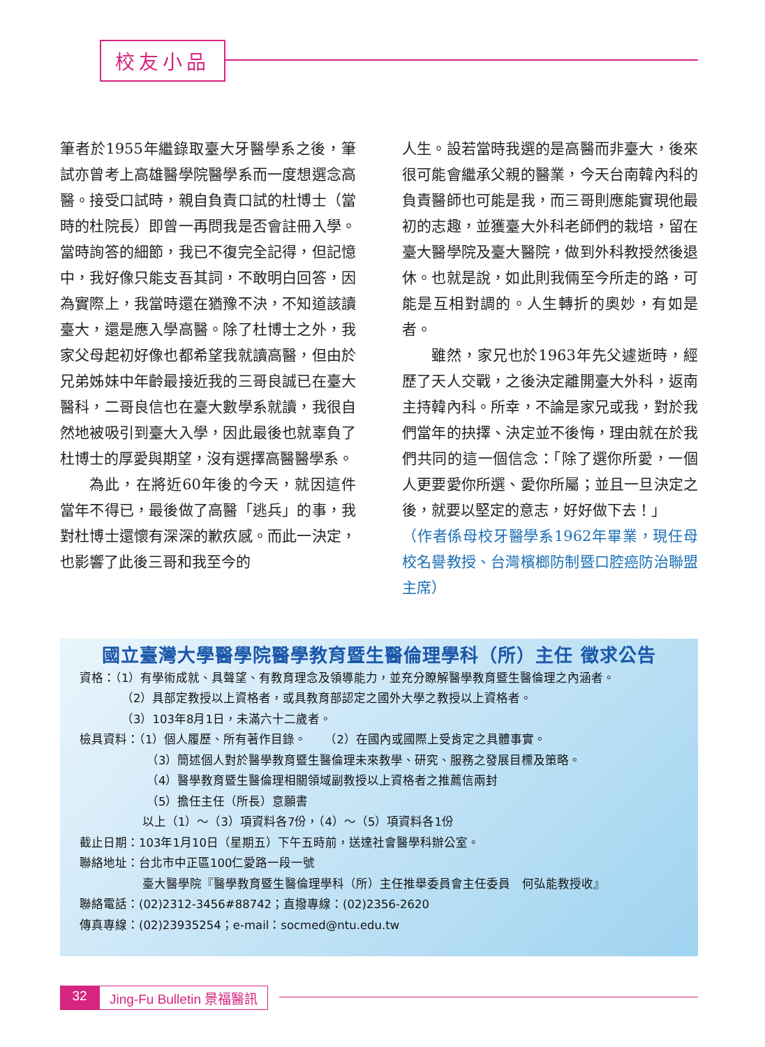校友小品
筆者於1955年繼錄取臺大牙醫學系之後，筆試亦曾考上高雄醫學院醫學系而一度想選念高醫。接受口試時，親自負責口試的杜博士（當時的杜院長）即曾一再問我是否會註冊入學。當時詢答的細節，我已不復完全記得，但記憶中，我好像只能支吾其詞，不敢明白回答，因為實際上，我當時還在猶豫不決，不知道該讀臺大，還是應入學高醫。除了杜博士之外，我家父母起初好像也都希望我就讀高醫，但由於兄弟姊妹中年齡最接近我的三哥良誠已在臺大醫科，二哥良信也在臺大數學系就讀，我很自然地被吸引到臺大入學，因此最後也就辜負了杜博士的厚愛與期望，沒有選擇高醫醫學系。
為此，在將近60年後的今天，就因這件當年不得已，最後做了高醫「逃兵」的事，我對杜博士還懷有深深的歉疚感。而此一決定，也影響了此後三哥和我至今的
人生。設若當時我選的是高醫而非臺大，後來很可能會繼承父親的醫業，今天台南韓內科的負責醫師也可能是我，而三哥則應能實現他最初的志趣，並獲臺大外科老師們的栽培，留在臺大醫學院及臺大醫院，做到外科教授然後退休。也就是說，如此則我倆至今所走的路，可能是互相對調的。人生轉折的奧妙，有如是者。
雖然，家兄也於1963年先父遽逝時，經歷了天人交戰，之後決定離開臺大外科，返南主持韓內科。所幸，不論是家兄或我，對於我們當年的抉擇、決定並不後悔，理由就在於我們共同的這一個信念：「除了選你所愛，一個人更要愛你所選、愛你所屬；並且一旦決定之後，就要以堅定的意志，好好做下去！」
（作者係母校牙醫學系1962年畢業，現任母校名譽教授、台灣檳榔防制暨口腔癌防治聯盟主席）
國立臺灣大學醫學院醫學教育暨生醫倫理學科（所）主任 徵求公告
資格：（1）有學術成就、具聲望、有教育理念及領導能力，並充分瞭解醫學教育暨生醫倫理之內涵者。
（2）具部定教授以上資格者，或具教育部認定之國外大學之教授以上資格者。
（3）103年8月1日，未滿六十二歲者。
檢具資料：（1）個人履歷、所有著作目錄。　　（2）在國內或國際上受肯定之具體事實。
（3）簡述個人對於醫學教育暨生醫倫理未來教學、研究、服務之發展目標及策略。
（4）醫學教育暨生醫倫理相關領域副教授以上資格者之推薦信兩封
（5）擔任主任（所長）意願書
以上（1）～（3）項資料各7份，（4）～（5）項資料各1份
截止日期：103年1月10日（星期五）下午五時前，送達社會醫學科辦公室。
聯絡地址：台北市中正區100仁愛路一段一號
臺大醫學院『醫學教育暨生醫倫理學科（所）主任推舉委員會主任委員　何弘能教授收』
聯絡電話：(02)2312-3456#88742；直撥專線：(02)2356-2620
傳真專線：(02)23935254；e-mail：socmed@ntu.edu.tw
32 Jing-Fu Bulletin 景福醫訊